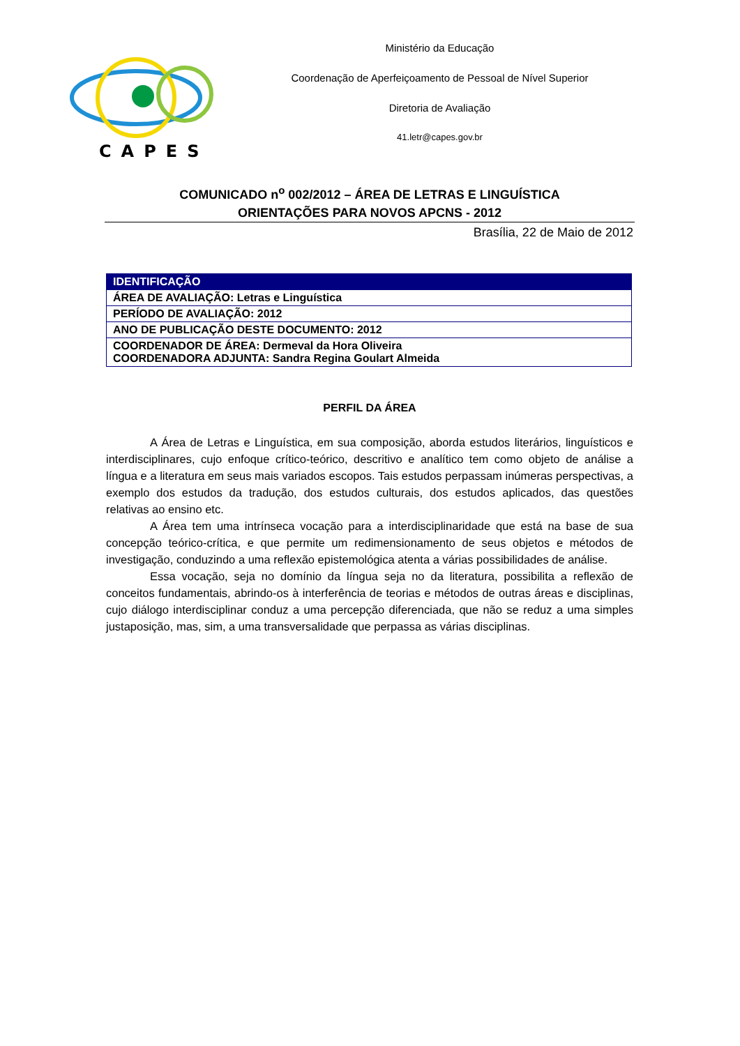CAPES
Ministério da Educação
Coordenação de Aperfeiçoamento de Pessoal de Nível Superior
Diretoria de Avaliação
41.letr@capes.gov.br
COMUNICADO n<sup>o</sup> 002/2012 – ÁREA DE LETRAS E LINGUÍSTICA
ORIENTAÇÕES PARA NOVOS APCNS - 2012
Brasília, 22 de Maio de 2012
| IDENTIFICAÇÃO |
| --- |
| ÁREA DE AVALIAÇÃO: Letras e Linguística |
| PERÍODO DE AVALIAÇÃO: 2012 |
| ANO DE PUBLICAÇÃO DESTE DOCUMENTO: 2012 |
| COORDENADOR DE ÁREA: Dermeval da Hora Oliveira COORDENADORA ADJUNTA: Sandra Regina Goulart Almeida |
PERFIL DA ÁREA
A Área de Letras e Linguística, em sua composição, aborda estudos literários, linguísticos e interdisciplinares, cujo enfoque crítico-teórico, descritivo e analítico tem como objeto de análise a língua e a literatura em seus mais variados escopos. Tais estudos perpassam inúmeras perspectivas, a exemplo dos estudos da tradução, dos estudos culturais, dos estudos aplicados, das questões relativas ao ensino etc.
A Área tem uma intrínseca vocação para a interdisciplinaridade que está na base de sua concepção teórico-crítica, e que permite um redimensionamento de seus objetos e métodos de investigação, conduzindo a uma reflexão epistemológica atenta a várias possibilidades de análise.
Essa vocação, seja no domínio da língua seja no da literatura, possibilita a reflexão de conceitos fundamentais, abrindo-os à interferência de teorias e métodos de outras áreas e disciplinas, cujo diálogo interdisciplinar conduz a uma percepção diferenciada, que não se reduz a uma simples justaposição, mas, sim, a uma transversalidade que perpassa as várias disciplinas.